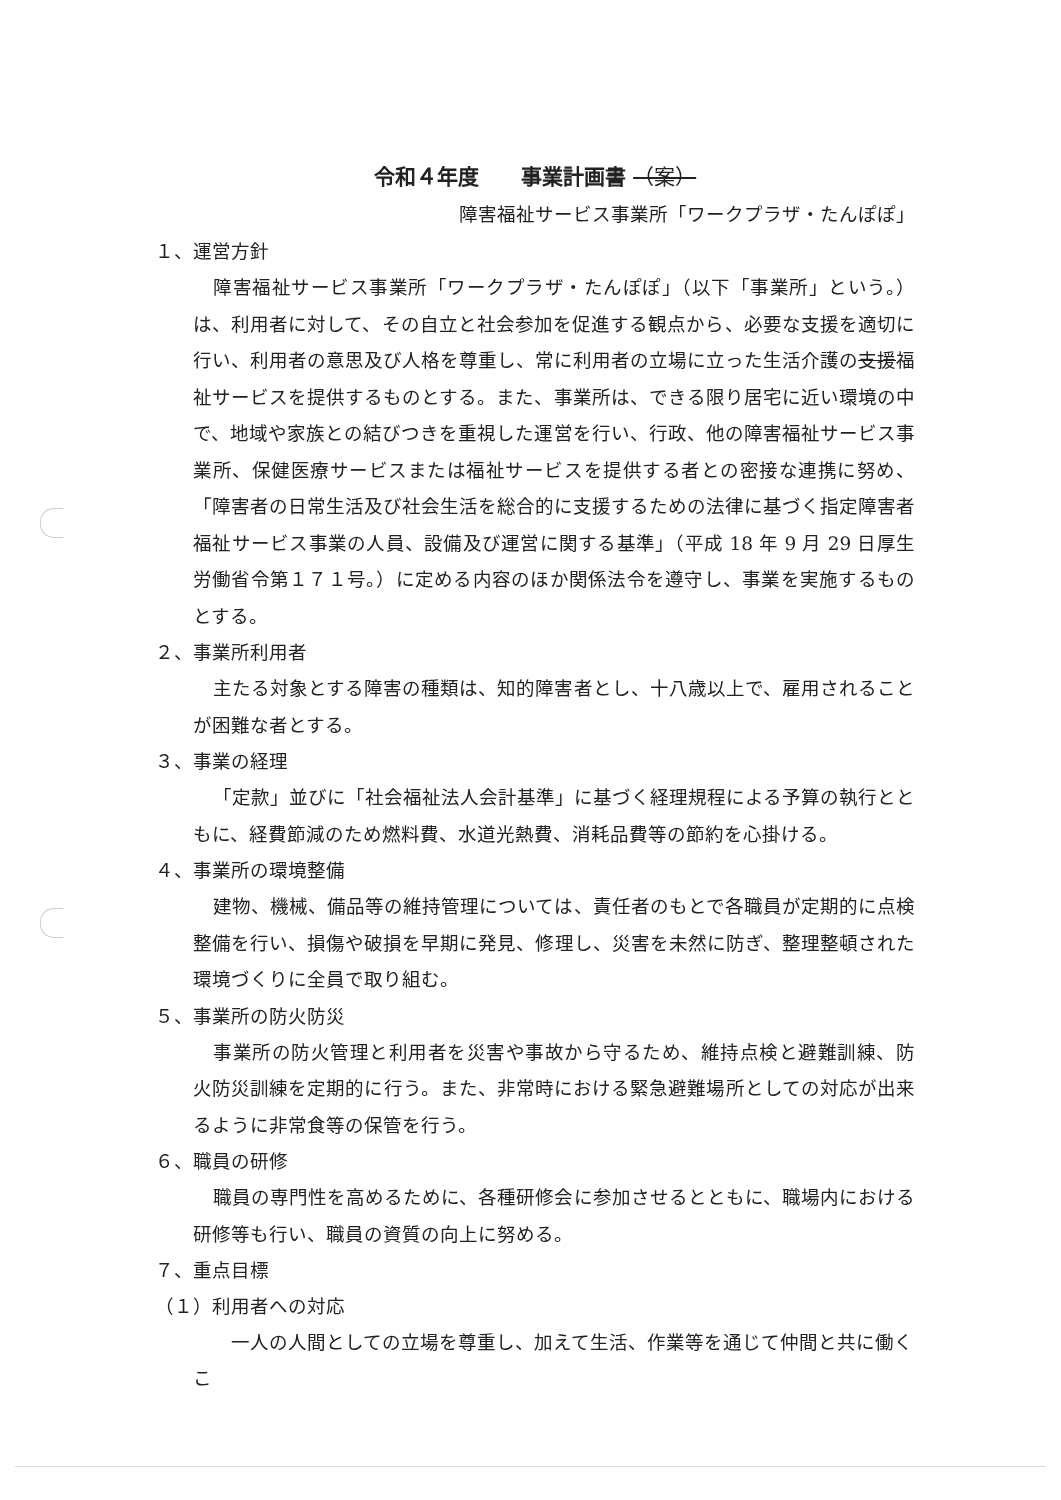令和４年度　　事業計画書 （案）
障害福祉サービス事業所「ワークプラザ・たんぽぽ」
１、運営方針
障害福祉サービス事業所「ワークプラザ・たんぽぽ」（以下「事業所」という。）は、利用者に対して、その自立と社会参加を促進する観点から、必要な支援を適切に行い、利用者の意思及び人格を尊重し、常に利用者の立場に立った生活介護の支援福祉サービスを提供するものとする。また、事業所は、できる限り居宅に近い環境の中で、地域や家族との結びつきを重視した運営を行い、行政、他の障害福祉サービス事業所、保健医療サービスまたは福祉サービスを提供する者との密接な連携に努め、「障害者の日常生活及び社会生活を総合的に支援するための法律に基づく指定障害者福祉サービス事業の人員、設備及び運営に関する基準」（平成 18 年 9 月 29 日厚生労働省令第１７１号。）に定める内容のほか関係法令を遵守し、事業を実施するものとする。
２、事業所利用者
主たる対象とする障害の種類は、知的障害者とし、十八歳以上で、雇用されることが困難な者とする。
３、事業の経理
「定款」並びに「社会福祉法人会計基準」に基づく経理規程による予算の執行とともに、経費節減のため燃料費、水道光熱費、消耗品費等の節約を心掛ける。
４、事業所の環境整備
建物、機械、備品等の維持管理については、責任者のもとで各職員が定期的に点検整備を行い、損傷や破損を早期に発見、修理し、災害を未然に防ぎ、整理整頓された環境づくりに全員で取り組む。
５、事業所の防火防災
事業所の防火管理と利用者を災害や事故から守るため、維持点検と避難訓練、防火防災訓練を定期的に行う。また、非常時における緊急避難場所としての対応が出来るように非常食等の保管を行う。
６、職員の研修
職員の専門性を高めるために、各種研修会に参加させるとともに、職場内における研修等も行い、職員の資質の向上に努める。
７、重点目標
（１）利用者への対応
一人の人間としての立場を尊重し、加えて生活、作業等を通じて仲間と共に働くこ